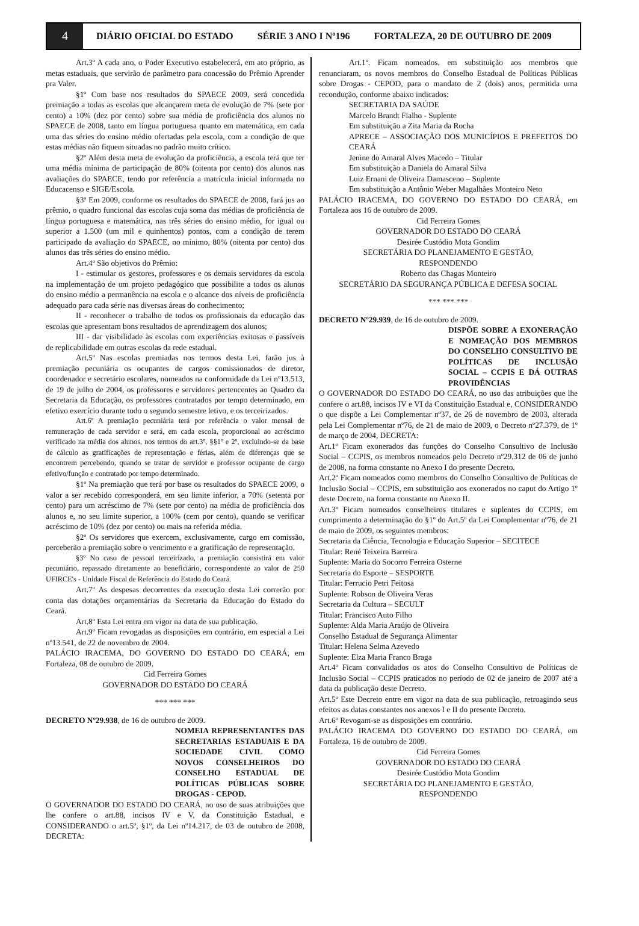4
DIÁRIO OFICIAL DO ESTADO SÉRIE 3 ANO I Nº196 FORTALEZA, 20 DE OUTUBRO DE 2009
Art.3º A cada ano, o Poder Executivo estabelecerá, em ato próprio, as metas estaduais, que servirão de parâmetro para concessão do Prêmio Aprender pra Valer.
§1º Com base nos resultados do SPAECE 2009, será concedida premiação a todas as escolas que alcançarem meta de evolução de 7% (sete por cento) a 10% (dez por cento) sobre sua média de proficiência dos alunos no SPAECE de 2008, tanto em língua portuguesa quanto em matemática, em cada uma das séries do ensino médio ofertadas pela escola, com a condição de que estas médias não fiquem situadas no padrão muito crítico.
§2º Além desta meta de evolução da proficiência, a escola terá que ter uma média mínima de participação de 80% (oitenta por cento) dos alunos nas avaliações do SPAECE, tendo por referência a matrícula inicial informada no Educacenso e SIGE/Escola.
§3º Em 2009, conforme os resultados do SPAECE de 2008, fará jus ao prêmio, o quadro funcional das escolas cuja soma das médias de proficiência de língua portuguesa e matemática, nas três séries do ensino médio, for igual ou superior a 1.500 (um mil e quinhentos) pontos, com a condição de terem participado da avaliação do SPAECE, no mínimo, 80% (oitenta por cento) dos alunos das três séries do ensino médio.
Art.4º São objetivos do Prêmio:
I - estimular os gestores, professores e os demais servidores da escola na implementação de um projeto pedagógico que possibilite a todos os alunos do ensino médio a permanência na escola e o alcance dos níveis de proficiência adequado para cada série nas diversas áreas do conhecimento;
II - reconhecer o trabalho de todos os profissionais da educação das escolas que apresentam bons resultados de aprendizagem dos alunos;
III - dar visibilidade às escolas com experiências exitosas e passíveis de replicabilidade em outras escolas da rede estadual.
Art.5º Nas escolas premiadas nos termos desta Lei, farão jus à premiação pecuniária os ocupantes de cargos comissionados de diretor, coordenador e secretário escolares, nomeados na conformidade da Lei nº13.513, de 19 de julho de 2004, os professores e servidores pertencentes ao Quadro da Secretaria da Educação, os professores contratados por tempo determinado, em efetivo exercício durante todo o segundo semestre letivo, e os terceirizados.
Art.6º A premiação pecuniária terá por referência o valor mensal de remuneração de cada servidor e será, em cada escola, proporcional ao acréscimo verificado na média dos alunos, nos termos do art.3º, §§1º e 2º, excluindo-se da base de cálculo as gratificações de representação e férias, além de diferenças que se encontrem percebendo, quando se tratar de servidor e professor ocupante de cargo efetivo/função e contratado por tempo determinado.
§1º Na premiação que terá por base os resultados do SPAECE 2009, o valor a ser recebido corresponderá, em seu limite inferior, a 70% (setenta por cento) para um acréscimo de 7% (sete por cento) na média de proficiência dos alunos e, no seu limite superior, a 100% (cem por cento), quando se verificar acréscimo de 10% (dez por cento) ou mais na referida média.
§2º Os servidores que exercem, exclusivamente, cargo em comissão, perceberão a premiação sobre o vencimento e a gratificação de representação.
§3º No caso de pessoal terceirizado, a premiação consistirá em valor pecuniário, repassado diretamente ao beneficiário, correspondente ao valor de 250 UFIRCE's - Unidade Fiscal de Referência do Estado do Ceará.
Art.7º As despesas decorrentes da execução desta Lei correrão por conta das dotações orçamentárias da Secretaria da Educação do Estado do Ceará.
Art.8º Esta Lei entra em vigor na data de sua publicação.
Art.9º Ficam revogadas as disposições em contrário, em especial a Lei nº13.541, de 22 de novembro de 2004.
PALÁCIO IRACEMA, DO GOVERNO DO ESTADO DO CEARÁ, em Fortaleza, 08 de outubro de 2009.
Cid Ferreira Gomes
GOVERNADOR DO ESTADO DO CEARÁ
*** *** ***
DECRETO Nº29.938, de 16 de outubro de 2009.
NOMEIA REPRESENTANTES DAS SECRETARIAS ESTADUAIS E DA SOCIEDADE CIVIL COMO NOVOS CONSELHEIROS DO CONSELHO ESTADUAL DE POLÍTICAS PÚBLICAS SOBRE DROGAS - CEPOD.
O GOVERNADOR DO ESTADO DO CEARÁ, no uso de suas atribuições que lhe confere o art.88, incisos IV e V, da Constituição Estadual, e CONSIDERANDO o art.5º, §1º, da Lei nº14.217, de 03 de outubro de 2008, DECRETA:
Art.1º. Ficam nomeados, em substituição aos membros que renunciaram, os novos membros do Conselho Estadual de Políticas Públicas sobre Drogas - CEPOD, para o mandato de 2 (dois) anos, permitida uma recondução, conforme abaixo indicados:
SECRETARIA DA SAÚDE
Marcelo Brandt Fialho - Suplente
Em substituição a Zita Maria da Rocha
APRECE – ASSOCIAÇÃO DOS MUNICÍPIOS E PREFEITOS DO CEARÁ
Jenine do Amaral Alves Macedo – Titular
Em substituição a Daniela do Amaral Silva
Luiz Ernani de Oliveira Damasceno – Suplente
Em substituição a Antônio Weber Magalhães Monteiro Neto
PALÁCIO IRACEMA, DO GOVERNO DO ESTADO DO CEARÁ, em Fortaleza aos 16 de outubro de 2009.
Cid Ferreira Gomes
GOVERNADOR DO ESTADO DO CEARÁ
Desirée Custódio Mota Gondim
SECRETÁRIA DO PLANEJAMENTO E GESTÃO,
RESPONDENDO
Roberto das Chagas Monteiro
SECRETÁRIO DA SEGURANÇA PÚBLICA E DEFESA SOCIAL
*** *** ***
DECRETO Nº29.939, de 16 de outubro de 2009.
DISPÕE SOBRE A EXONERAÇÃO E NOMEAÇÃO DOS MEMBROS DO CONSELHO CONSULTIVO DE POLÍTICAS DE INCLUSÃO SOCIAL – CCPIS E DÁ OUTRAS PROVIDÊNCIAS
O GOVERNADOR DO ESTADO DO CEARÁ, no uso das atribuições que lhe confere o art.88, incisos IV e VI da Constituição Estadual e, CONSIDERANDO o que dispõe a Lei Complementar nº37, de 26 de novembro de 2003, alterada pela Lei Complementar nº76, de 21 de maio de 2009, o Decreto nº27.379, de 1º de março de 2004, DECRETA:
Art.1º Ficam exonerados das funções do Conselho Consultivo de Inclusão Social – CCPIS, os membros nomeados pelo Decreto nº29.312 de 06 de junho de 2008, na forma constante no Anexo I do presente Decreto.
Art.2º Ficam nomeados como membros do Conselho Consultivo de Políticas de Inclusão Social – CCPIS, em substituição aos exonerados no caput do Artigo 1º deste Decreto, na forma constante no Anexo II.
Art.3º Ficam nomeados conselheiros titulares e suplentes do CCPIS, em cumprimento a determinação do §1º do Art.5º da Lei Complementar nº76, de 21 de maio de 2009, os seguintes membros:
Secretaria da Ciência, Tecnologia e Educação Superior – SECITECE
Titular: René Teixeira Barreira
Suplente: Maria do Socorro Ferreira Osterne
Secretaria do Esporte – SESPORTE
Titular: Ferrucio Petri Feitosa
Suplente: Robson de Oliveira Veras
Secretaria da Cultura – SECULT
Titular: Francisco Auto Filho
Suplente: Alda Maria Araújo de Oliveira
Conselho Estadual de Segurança Alimentar
Titular: Helena Selma Azevedo
Suplente: Elza Maria Franco Braga
Art.4º Ficam convalidados os atos do Conselho Consultivo de Políticas de Inclusão Social – CCPIS praticados no período de 02 de janeiro de 2007 até a data da publicação deste Decreto.
Art.5º Este Decreto entre em vigor na data de sua publicação, retroagindo seus efeitos as datas constantes nos anexos I e II do presente Decreto.
Art.6º Revogam-se as disposições em contrário.
PALÁCIO IRACEMA DO GOVERNO DO ESTADO DO CEARÁ, em Fortaleza, 16 de outubro de 2009.
Cid Ferreira Gomes
GOVERNADOR DO ESTADO DO CEARÁ
Desirée Custódio Mota Gondim
SECRETÁRIA DO PLANEJAMENTO E GESTÃO,
RESPONDENDO